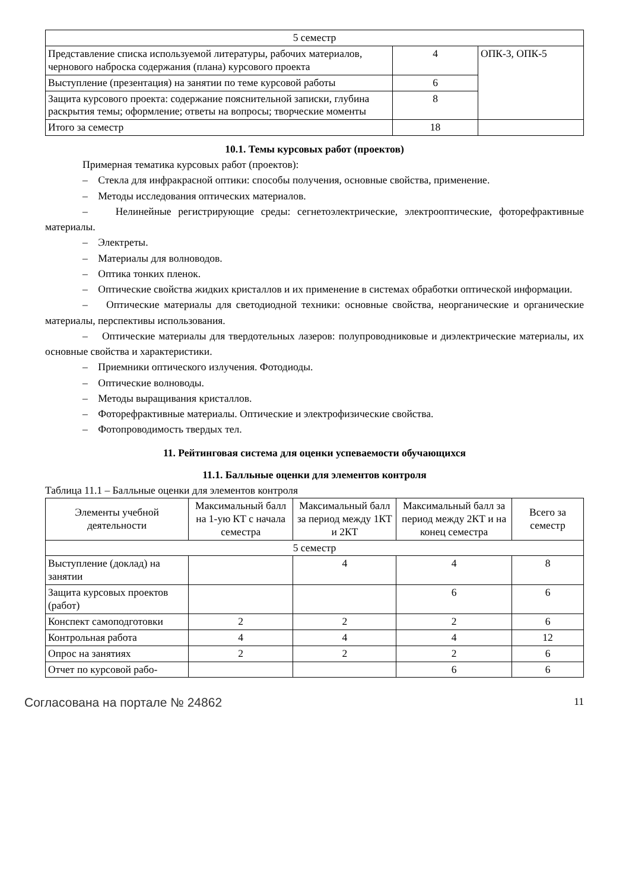| 5 семестр | | |
| Представление списка используемой литературы, рабочих материалов, чернового наброска содержания (плана) курсового проекта | 4 | ОПК-3, ОПК-5 |
| Выступление (презентация) на занятии по теме курсовой работы | 6 | |
| Защита курсового проекта: содержание пояснительной записки, глубина раскрытия темы; оформление; ответы на вопросы; творческие моменты | 8 | |
| Итого за семестр | 18 | |
10.1. Темы курсовых работ (проектов)
Примерная тематика курсовых работ (проектов):
– Стекла для инфракрасной оптики: способы получения, основные свойства, применение.
– Методы исследования оптических материалов.
– Нелинейные регистрирующие среды: сегнетоэлектрические, электрооптические, фоторефрактивные материалы.
– Электреты.
– Материалы для волноводов.
– Оптика тонких пленок.
– Оптические свойства жидких кристаллов и их применение в системах обработки оптической информации.
– Оптические материалы для светодиодной техники: основные свойства, неорганические и органические материалы, перспективы использования.
– Оптические материалы для твердотельных лазеров: полупроводниковые и диэлектрические материалы, их основные свойства и характеристики.
– Приемники оптического излучения. Фотодиоды.
– Оптические волноводы.
– Методы выращивания кристаллов.
– Фоторефрактивные материалы. Оптические и электрофизические свойства.
– Фотопроводимость твердых тел.
11. Рейтинговая система для оценки успеваемости обучающихся
11.1. Балльные оценки для элементов контроля
Таблица 11.1 – Балльные оценки для элементов контроля
| Элементы учебной деятельности | Максимальный балл на 1-ую КТ с начала семестра | Максимальный балл за период между 1КТ и 2КТ | Максимальный балл за период между 2КТ и на конец семестра | Всего за семестр |
| --- | --- | --- | --- | --- |
| 5 семестр | | | | |
| Выступление (доклад) на занятии | | 4 | 4 | 8 |
| Защита курсовых проектов (работ) | | | 6 | 6 |
| Конспект самоподготовки | 2 | 2 | 2 | 6 |
| Контрольная работа | 4 | 4 | 4 | 12 |
| Опрос на занятиях | 2 | 2 | 2 | 6 |
| Отчет по курсовой рабо- | | | 6 | 6 |
Согласована на портале № 24862 11